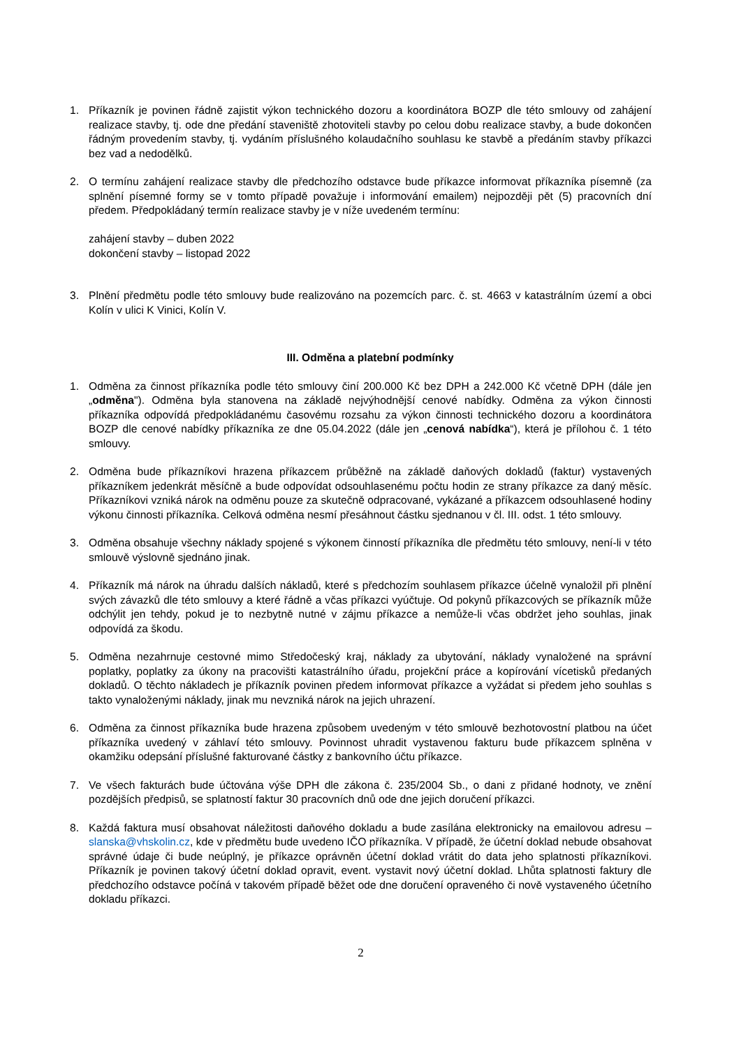1. Příkazník je povinen řádně zajistit výkon technického dozoru a koordinátora BOZP dle této smlouvy od zahájení realizace stavby, tj. ode dne předání staveniště zhotoviteli stavby po celou dobu realizace stavby, a bude dokončen řádným provedením stavby, tj. vydáním příslušného kolaudačního souhlasu ke stavbě a předáním stavby příkazci bez vad a nedodělků.
2. O termínu zahájení realizace stavby dle předchozího odstavce bude příkazce informovat příkazníka písemně (za splnění písemné formy se v tomto případě považuje i informování emailem) nejpozději pět (5) pracovních dní předem. Předpokládaný termín realizace stavby je v níže uvedeném termínu:
zahájení stavby – duben 2022
dokončení stavby – listopad 2022
3. Plnění předmětu podle této smlouvy bude realizováno na pozemcích parc. č. st. 4663 v katastrálním území a obci Kolín v ulici K Vinici, Kolín V.
III. Odměna a platební podmínky
1. Odměna za činnost příkazníka podle této smlouvy činí 200.000 Kč bez DPH a 242.000 Kč včetně DPH (dále jen „odměna"). Odměna byla stanovena na základě nejvýhodnější cenové nabídky. Odměna za výkon činnosti příkazníka odpovídá předpokládanému časovému rozsahu za výkon činnosti technického dozoru a koordinátora BOZP dle cenové nabídky příkazníka ze dne 05.04.2022 (dále jen „cenová nabídka“), která je přílohou č. 1 této smlouvy.
2. Odměna bude příkazníkovi hrazena příkazcem průběžně na základě daňových dokladů (faktur) vystavených příkazníkem jedenkrát měsíčně a bude odpovídat odsouhlasenému počtu hodin ze strany příkazce za daný měsíc. Příkazníkovi vzniká nárok na odměnu pouze za skutečně odpracované, vykázané a příkazcem odsouhlasené hodiny výkonu činnosti příkazníka. Celková odměna nesmí přesáhnout částku sjednanou v čl. III. odst. 1 této smlouvy.
3. Odměna obsahuje všechny náklady spojené s výkonem činností příkazníka dle předmětu této smlouvy, není-li v této smlouvě výslovně sjednáno jinak.
4. Příkazník má nárok na úhradu dalších nákladů, které s předchozím souhlasem příkazce účelně vynaložil při plnění svých závazků dle této smlouvy a které řádně a včas příkazci vyúčtuje. Od pokynů příkazcových se příkazník může odchýlit jen tehdy, pokud je to nezbytně nutné v zájmu příkazce a nemůže-li včas obdržet jeho souhlas, jinak odpovídá za škodu.
5. Odměna nezahrnuje cestovné mimo Středočeský kraj, náklady za ubytování, náklady vynaložené na správní poplatky, poplatky za úkony na pracovišti katastrálního úřadu, projekční práce a kopírování vícetisků předaných dokladů. O těchto nákladech je příkazník povinen předem informovat příkazce a vyžádat si předem jeho souhlas s takto vynaloženými náklady, jinak mu nevzniká nárok na jejich uhrazení.
6. Odměna za činnost příkazníka bude hrazena způsobem uvedeným v této smlouvě bezhotovostní platbou na účet příkazníka uvedený v záhlaví této smlouvy. Povinnost uhradit vystavenou fakturu bude příkazcem splněna v okamžiku odepsání příslušné fakturované částky z bankovního účtu příkazce.
7. Ve všech fakturách bude účtována výše DPH dle zákona č. 235/2004 Sb., o dani z přidané hodnoty, ve znění pozdějších předpisů, se splatností faktur 30 pracovních dnů ode dne jejich doručení příkazci.
8. Každá faktura musí obsahovat náležitosti daňového dokladu a bude zasílána elektronicky na emailovou adresu – slanska@vhskolin.cz, kde v předmětu bude uvedeno IČO příkazníka. V případě, že účetní doklad nebude obsahovat správné údaje či bude neúplný, je příkazce oprávněn účetní doklad vrátit do data jeho splatnosti příkazníkovi. Příkazník je povinen takový účetní doklad opravit, event. vystavit nový účetní doklad. Lhůta splatnosti faktury dle předchozího odstavce počíná v takovém případě běžet ode dne doručení opraveného či nově vystaveného účetního dokladu příkazci.
2